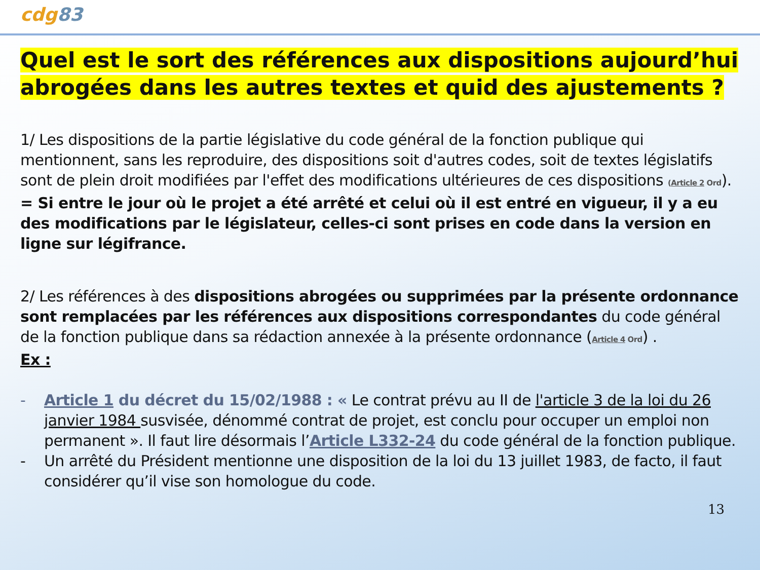cdg83
Quel est le sort des références aux dispositions aujourd’hui abrogées dans les autres textes et quid des ajustements ?
1/ Les dispositions de la partie législative du code général de la fonction publique qui mentionnent, sans les reproduire, des dispositions soit d'autres codes, soit de textes législatifs sont de plein droit modifiées par l'effet des modifications ultérieures de ces dispositions (Article 2 Ord). = Si entre le jour où le projet a été arrêté et celui où il est entré en vigueur, il y a eu des modifications par le législateur, celles-ci sont prises en code dans la version en ligne sur légifrance.
2/ Les références à des dispositions abrogées ou supprimées par la présente ordonnance sont remplacées par les références aux dispositions correspondantes du code général de la fonction publique dans sa rédaction annexée à la présente ordonnance (Article 4 Ord) .
Ex :
- Article 1 du décret du 15/02/1988 : « Le contrat prévu au II de l'article 3 de la loi du 26 janvier 1984 susvisée, dénommé contrat de projet, est conclu pour occuper un emploi non permanent ». Il faut lire désormais l’Article L332-24 du code général de la fonction publique.
- Un arrêté du Président mentionne une disposition de la loi du 13 juillet 1983, de facto, il faut considérer qu’il vise son homologue du code.
13